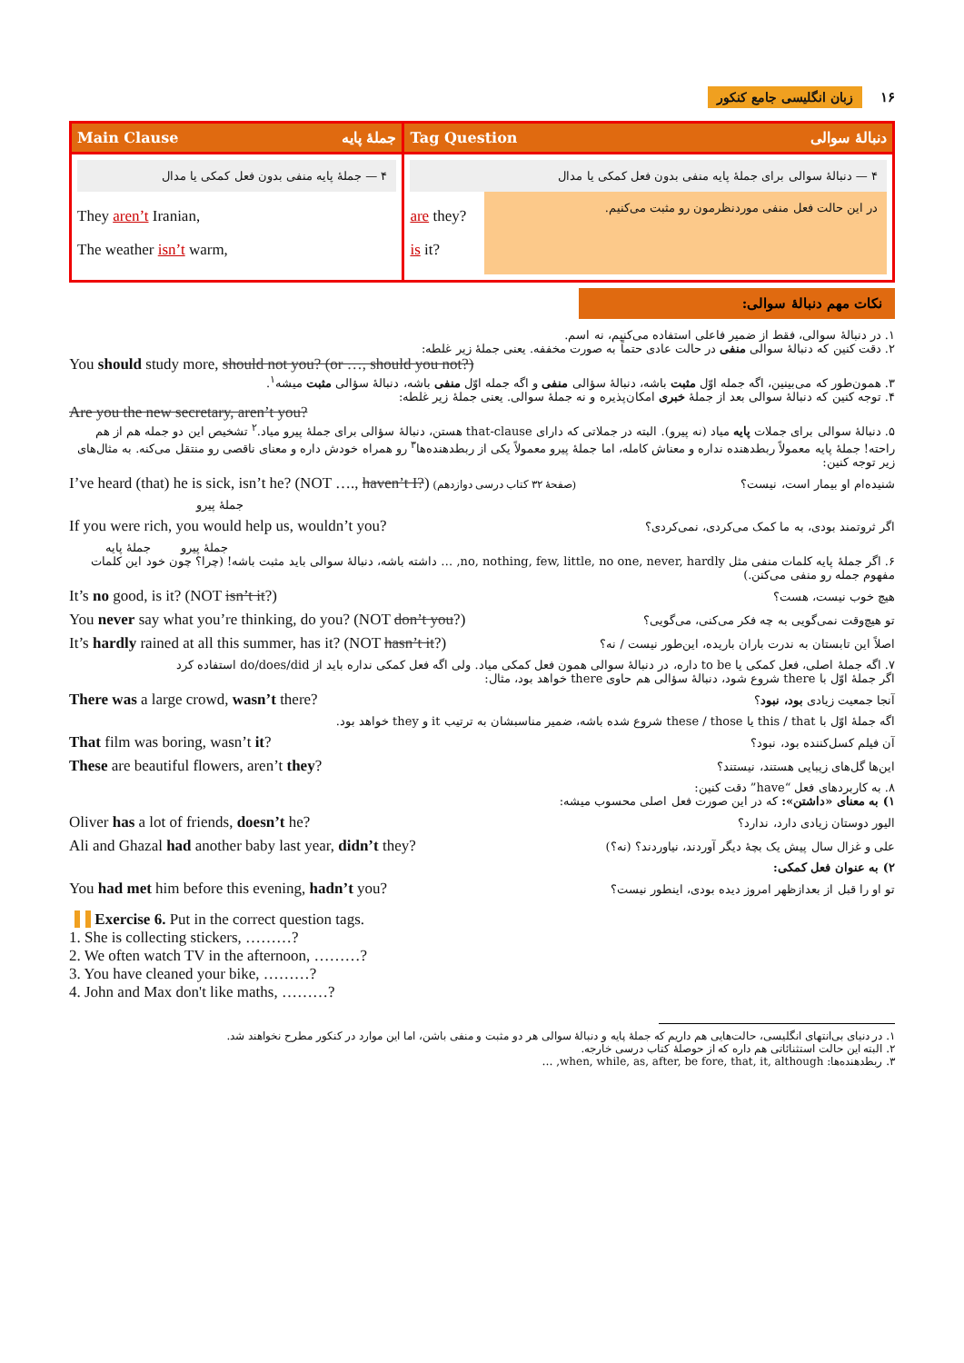۱۶ زبان انگلیسی جامع کنکور
| Main Clause جملهٔ پایه | Tag Question دنبالهٔ سوالی |
| --- | --- |
| ۴ — جملهٔ پایه منفی بدون فعل کمکی یا مدال They aren’t Iranian, The weather isn’t warm, | ۴ — دنبالهٔ سوالی برای جملهٔ پایه منفی بدون فعل کمکی یا مدال are they? is it? در این حالت فعل منفی موردنظرمون رو مثبت می‌کنیم. |
نکات مهم دنبالهٔ سوالی:
۱. در دنبالهٔ سوالی، فقط از ضمیر فاعلی استفاده می‌کنیم، نه اسم.
۲. دقت کنین که دنبالهٔ سوالی منفی در حالت عادی حتماً به صورت مخففه. یعنی جملهٔ زیر غلطه:
You should study more, should not you? (or …, should you not?)
۳. همون‌طور که می‌بینین، اگه جمله اوّل مثبت باشه، دنبالهٔ سؤالی منفی و اگه جمله اوّل منفی باشه، دنبالهٔ سؤالی مثبت میشه<sup>۱</sup>.
۴. توجه کنین که دنبالهٔ سوالی بعد از جملهٔ خبری امکان‌پذیره و نه جملهٔ سوالی. یعنی جملهٔ زیر غلطه:
Are you the new secretary, aren’t you?
۵. دنبالهٔ سوالی برای جملات پایه میاد (نه پیرو). البته در جملاتی که دارای that-clause هستن، دنبالهٔ سؤالی برای جملهٔ پیرو میاد.<sup>۲</sup> تشخیص این دو جمله هم از هم راحته! جملهٔ پایه معمولاً ربطدهنده نداره و معناش کامله، اما جملهٔ پیرو معمولاً یکی از ربطدهنده‌ها<sup>۳</sup> رو همراه خودش داره و معنای ناقصی رو منتقل می‌کنه. به مثال‌های زیر توجه کنین:
I’ve heard (that) he is sick, isn’t he? (NOT …., haven’t I?) (صفحهٔ ۳۲ کتاب درسی دوازدهم) شنیده‌ام او بیمار است، نیست؟
جملهٔ پیرو
If you were rich, you would help us, wouldn’t you? اگر ثروتمند بودی، به ما کمک می‌کردی، نمی‌کردی؟
جملهٔ پیرو جملهٔ پایه
۶. اگر جملهٔ پایه کلمات منفی مثل no, nothing, few, little, no one, never, hardly, … داشته باشه، دنبالهٔ سوالی باید مثبت باشه! (چرا؟ چون خود این کلمات مفهوم جمله رو منفی می‌کنن.)
It’s no good, is it? (NOT isn’t it?) هیچ خوب نیست، هست؟
You never say what you’re thinking, do you? (NOT don’t you?) تو هیچ‌وقت نمی‌گویی به چه فکر می‌کنی، می‌گویی؟
It’s hardly rained at all this summer, has it? (NOT hasn’t it?) اصلاً این تابستان به ندرت باران باریده، این‌طور نیست / نه؟
۷. اگه جملهٔ اصلی، فعل کمکی یا to be داره، در دنبالهٔ سوالی همون فعل کمکی میاد. ولی اگه فعل کمکی نداره باید از do/does/did استفاده کرد
اگر جملهٔ اوّل با there شروع شود، دنبالهٔ سؤالی هم حاوی there خواهد بود، مثال:
There was a large crowd, wasn’t there? آنجا جمعیت زیادی بود، نبود؟
اگه جملهٔ اوّل با this / that یا these / those شروع شده باشه، ضمیر مناسبشان به ترتیب it و they خواهد بود.
That film was boring, wasn’t it? آن فیلم کسل‌کننده بود، نبود؟
These are beautiful flowers, aren’t they? این‌ها گل‌های زیبایی هستند، نیستند؟
۸. به کاربردهای فعل “have” دقت کنین:
۱) به معنای «داشتن»: که در این صورت فعل اصلی محسوب میشه:
Oliver has a lot of friends, doesn’t he? الیور دوستان زیادی دارد، ندارد؟
Ali and Ghazal had another baby last year, didn’t they? علی و غزال سال پیش یک بچهٔ دیگر آوردند، نیاوردند؟ (نه؟)
۲) به عنوان فعل کمکی:
You had met him before this evening, hadn’t you? تو او را قبل از بعدازظهر امروز دیده بودی، اینطور نیست؟
▌▌ Exercise 6. Put in the correct question tags.
1. She is collecting stickers, ………?
2. We often watch TV in the afternoon, ………?
3. You have cleaned your bike, ………?
4. John and Max don't like maths, ………?
۱. در دنیای بی‌انتهای انگلیسی، حالت‌هایی هم داریم که جملهٔ پایه و دنبالهٔ سوالی هر دو مثبت و منفی باشن، اما این موارد در کنکور مطرح نخواهند شد.
۲. البته این حالت استثنائاتی هم داره که از حوصلهٔ کتاب درسی خارجه.
۳. ربطدهنده‌ها: when, while, as, after, be fore, that, it, although, …